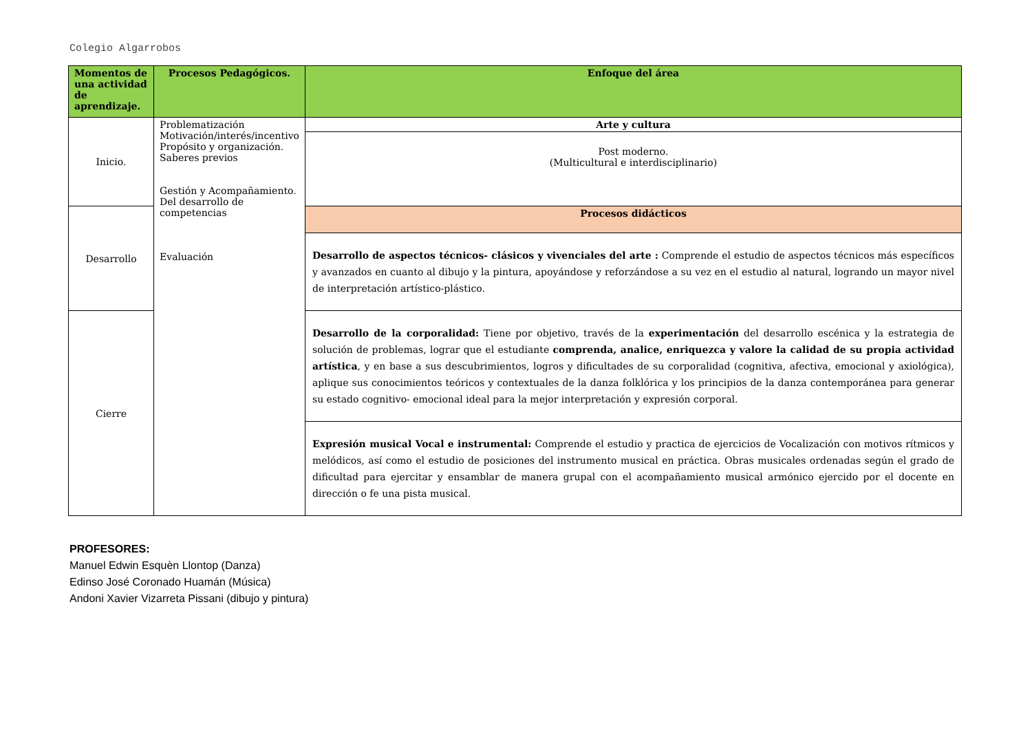Colegio Algarrobos
| Momentos de una actividad de aprendizaje. | Procesos Pedagógicos. | Enfoque del área |
| --- | --- | --- |
| Inicio. | Problematización Motivación/interés/incentivo Propósito y organización. Saberes previos Gestión y Acompañamiento. Del desarrollo de competencias Evaluación | Arte y cultura |
| | | Post moderno. (Multicultural e interdisciplinario) |
| Desarrollo | | Procesos didácticos |
| | | Desarrollo de aspectos técnicos- clásicos y vivenciales del arte : Comprende el estudio de aspectos técnicos más específicos y avanzados en cuanto al dibujo y la pintura, apoyándose y reforzándose a su vez en el estudio al natural, logrando un mayor nivel de interpretación artístico-plástico. |
| Cierre | | Desarrollo de la corporalidad: Tiene por objetivo, través de la experimentación del desarrollo escénica y la estrategia de solución de problemas, lograr que el estudiante comprenda, analice, enriquezca y valore la calidad de su propia actividad artística , y en base a sus descubrimientos, logros y dificultades de su corporalidad (cognitiva, afectiva, emocional y axiológica), aplique sus conocimientos teóricos y contextuales de la danza folklórica y los principios de la danza contemporánea para generar su estado cognitivo- emocional ideal para la mejor interpretación y expresión corporal. |
| | | Expresión musical Vocal e instrumental: Comprende el estudio y practica de ejercicios de Vocalización con motivos rítmicos y melódicos, así como el estudio de posiciones del instrumento musical en práctica. Obras musicales ordenadas según el grado de dificultad para ejercitar y ensamblar de manera grupal con el acompañamiento musical armónico ejercido por el docente en dirección o fe una pista musical. |
PROFESORES:
Manuel Edwin Esquèn Llontop (Danza)
Edinso José Coronado Huamán (Música)
Andoni Xavier Vizarreta Pissani (dibujo y pintura)